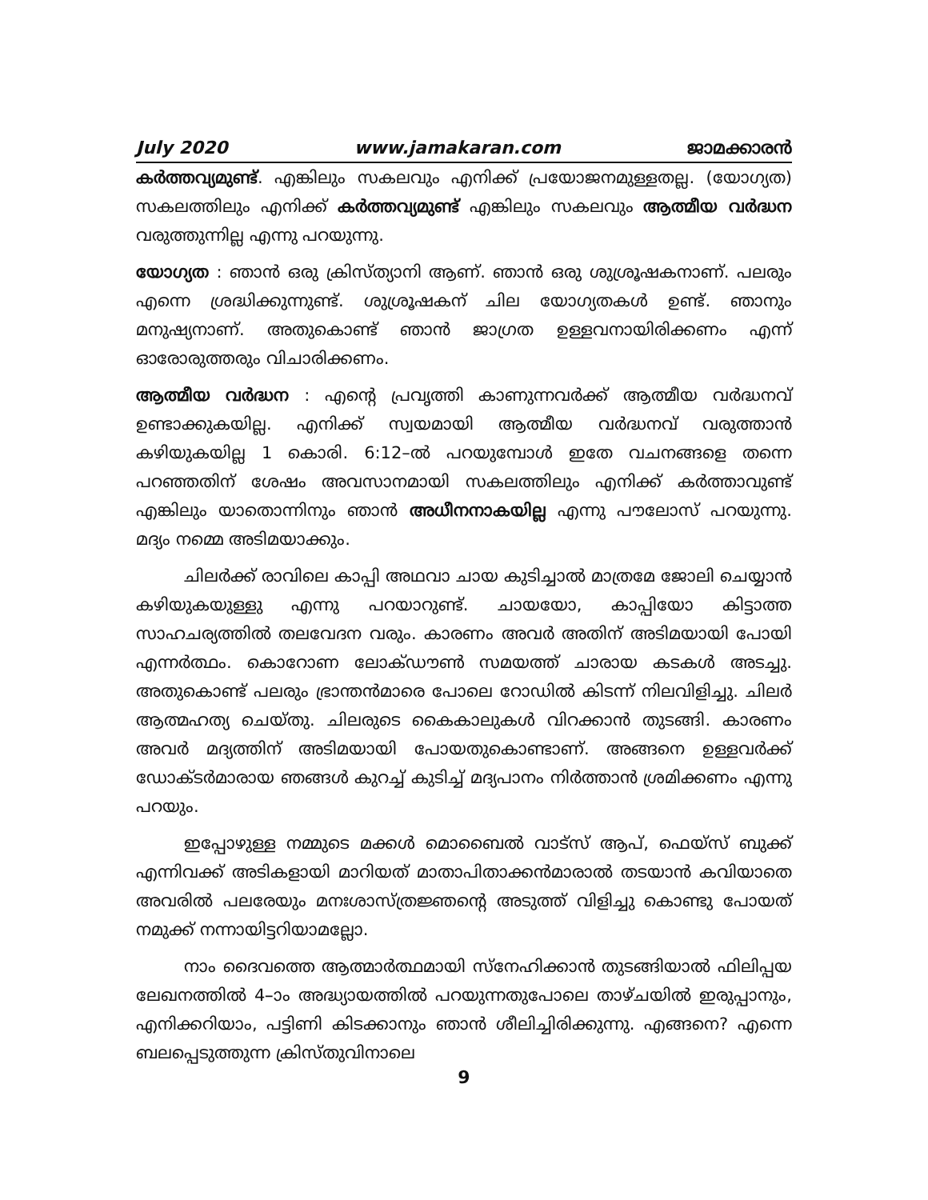July 2020 www.jamakaran.com ജാമക്കാരൻ
കർത്തവ്യമുണ്ട്. എങ്കിലും സകലവും എനിക്ക് പ്രയോജനമുള്ളതല്ല. (യോഗ്യത) സകലത്തിലും എനിക്ക് കർത്തവ്യമുണ്ട് എങ്കിലും സകലവും ആത്മീയ വർദ്ധന വരുത്തുന്നില്ല എന്നു പറയുന്നു.
യോഗ്യത : ഞാൻ ഒരു ക്രിസ്ത്യാനി ആണ്. ഞാൻ ഒരു ശുശ്രൂഷകനാണ്. പലരും എന്നെ ശ്രദ്ധിക്കുന്നുണ്ട്. ശുശ്രൂഷകന് ചില യോഗ്യതകൾ ഉണ്ട്. ഞാനും മനുഷ്യനാണ്. അതുകൊണ്ട് ഞാൻ ജാഗ്രത ഉള്ളവനായിരിക്കണം എന്ന് ഓരോരുത്തരും വിചാരിക്കണം.
ആത്മീയ വർദ്ധന : എന്റെ പ്രവൃത്തി കാണുന്നവർക്ക് ആത്മീയ വർദ്ധനവ് ഉണ്ടാക്കുകയില്ല. എനിക്ക് സ്വയമായി ആത്മീയ വർദ്ധനവ് വരുത്താൻ കഴിയുകയില്ല 1 കൊരി. 6:12–ൽ പറയുമ്പോൾ ഇതേ വചനങ്ങളെ തന്നെ പറഞ്ഞതിന് ശേഷം അവസാനമായി സകലത്തിലും എനിക്ക് കർത്താവുണ്ട് എങ്കിലും യാതൊന്നിനും ഞാൻ അധീനനാകയില്ല എന്നു പൗലോസ് പറയുന്നു. മദ്യം നമ്മെ അടിമയാക്കും.
ചിലർക്ക് രാവിലെ കാപ്പി അഥവാ ചായ കുടിച്ചാൽ മാത്രമേ ജോലി ചെയ്യാൻ കഴിയുകയുള്ളു എന്നു പറയാറുണ്ട്. ചായയോ, കാപ്പിയോ കിട്ടാത്ത സാഹചര്യത്തിൽ തലവേദന വരും. കാരണം അവർ അതിന് അടിമയായി പോയി എന്നർത്ഥം. കൊറോണ ലോക്ഡൗൺ സമയത്ത് ചാരായ കടകൾ അടച്ചു. അതുകൊണ്ട് പലരും ഭ്രാന്തൻമാരെ പോലെ റോഡിൽ കിടന്ന് നിലവിളിച്ചു. ചിലർ ആത്മഹത്യ ചെയ്തു. ചിലരുടെ കൈകാലുകൾ വിറക്കാൻ തുടങ്ങി. കാരണം അവർ മദ്യത്തിന് അടിമയായി പോയതുകൊണ്ടാണ്. അങ്ങനെ ഉള്ളവർക്ക് ഡോക്ടർമാരായ ഞങ്ങൾ കുറച്ച് കുടിച്ച് മദ്യപാനം നിർത്താൻ ശ്രമിക്കണം എന്നു പറയും.
ഇപ്പോഴുള്ള നമ്മുടെ മക്കൾ മൊബൈൽ വാട്സ് ആപ്, ഫെയ്സ് ബുക്ക് എന്നിവക്ക് അടികളായി മാറിയത് മാതാപിതാക്കൻമാരാൽ തടയാൻ കവിയാതെ അവരിൽ പലരേയും മനഃശാസ്ത്രജ്ഞന്റെ അടുത്ത് വിളിച്ചു കൊണ്ടു പോയത് നമുക്ക് നന്നായിട്ടറിയാമല്ലോ.
നാം ദൈവത്തെ ആത്മാർത്ഥമായി സ്നേഹിക്കാൻ തുടങ്ങിയാൽ ഫിലിപ്പയ ലേഖനത്തിൽ 4–ാം അദ്ധ്യായത്തിൽ പറയുന്നതുപോലെ താഴ്ചയിൽ ഇരുപ്പാനും, എനിക്കറിയാം, പട്ടിണി കിടക്കാനും ഞാൻ ശീലിച്ചിരിക്കുന്നു. എങ്ങനെ? എന്നെ ബലപ്പെടുത്തുന്ന ക്രിസ്തുവിനാലെ
9